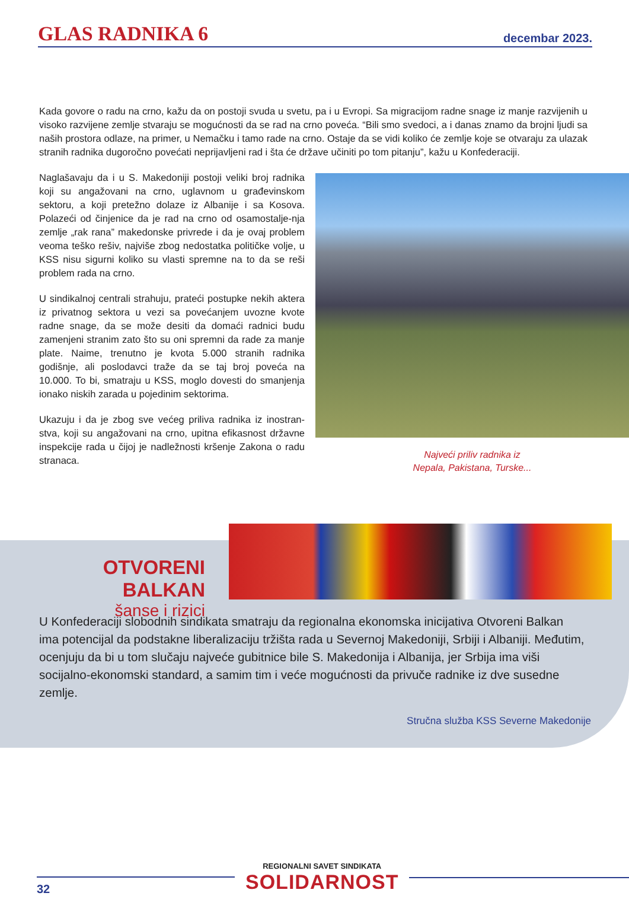GLAS RADNIKA 6
decembar 2023.
Kada govore o radu na crno, kažu da on postoji svuda u svetu, pa i u Evropi. Sa migracijom radne snage iz manje razvijenih u visoko razvijene zemlje stvaraju se mogućnosti da se rad na crno poveća. “Bili smo svedoci, a i danas znamo da brojni ljudi sa naših prostora odlaze, na primer, u Nemačku i tamo rade na crno. Ostaje da se vidi koliko će zemlje koje se otvaraju za ulazak stranih radnika dugoročno povećati neprijavljeni rad i šta će države učiniti po tom pitanju”, kažu u Konfederaciji.
Naglašavaju da i u S. Makedoniji postoji veliki broj radnika koji su angažovani na crno, uglavnom u građevinskom sektoru, a koji pretežno dolaze iz Albanije i sa Kosova. Polazeći od činjenice da je rad na crno od osamostalje-nja zemlje „rak rana” makedonske privrede i da je ovaj problem veoma teško rešiv, najviše zbog nedostatka političke volje, u KSS nisu sigurni koliko su vlasti spremne na to da se reši problem rada na crno.
U sindikalnoj centrali strahuju, prateći postupke nekih aktera iz privatnog sektora u vezi sa povećanjem uvozne kvote radne snage, da se može desiti da domaći radnici budu zamenjeni stranim zato što su oni spremni da rade za manje plate. Naime, trenutno je kvota 5.000 stranih radnika godišnje, ali poslodavci traže da se taj broj poveća na 10.000. To bi, smatraju u KSS, moglo dovesti do smanjenja ionako niskih zarada u pojedinim sektorima.
Ukazuju i da je zbog sve većeg priliva radnika iz inostran-stva, koji su angažovani na crno, upitna efikasnost državne inspekcije rada u čijoj je nadležnosti kršenje Zakona o radu stranaca.
Najveći priliv radnika iz
Nepala, Pakistana, Turske...
OTVORENI BALKAN
šanse i rizici
U Konfederaciji slobodnih sindikata smatraju da regionalna ekonomska inicijativa Otvoreni Balkan ima potencijal da podstakne liberalizaciju tržišta rada u Severnoj Makedoniji, Srbiji i Albaniji. Međutim, ocenjuju da bi u tom slučaju najveće gubitnice bile S. Makedonija i Albanija, jer Srbija ima viši socijalno-ekonomski standard, a samim tim i veće mogućnosti da privuče radnike iz dve susedne zemlje.
Stručna služba KSS Severne Makedonije
32
REGIONALNI SAVET SINDIKATA
SOLIDARNOST